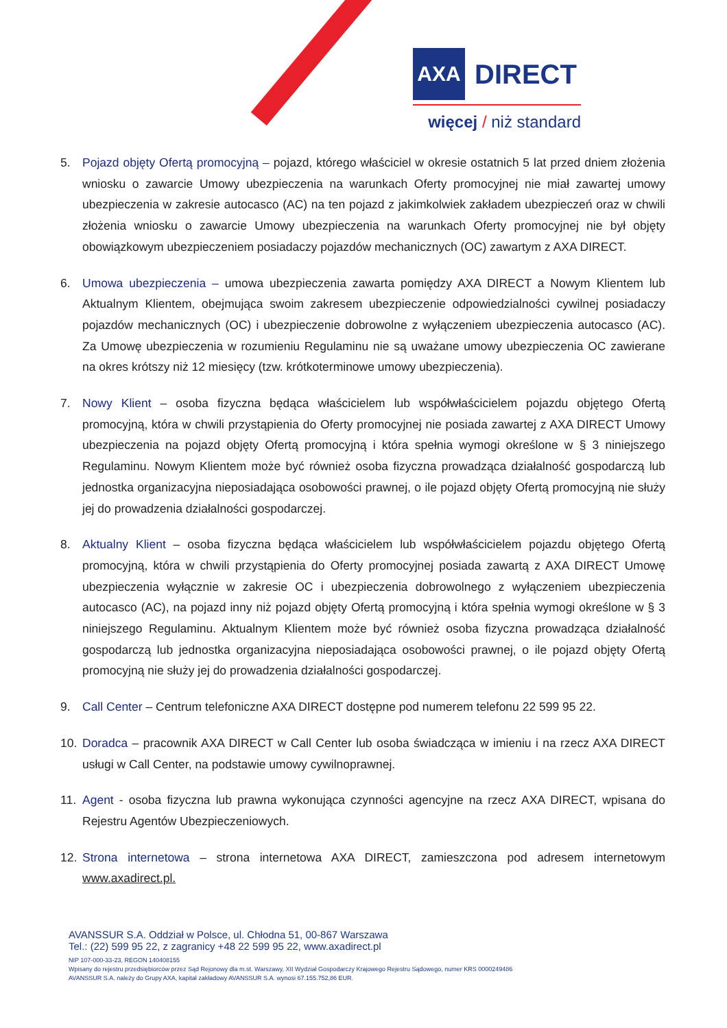AXA DIRECT
więcej / niż standard
5. Pojazd objęty Ofertą promocyjną – pojazd, którego właściciel w okresie ostatnich 5 lat przed dniem złożenia wniosku o zawarcie Umowy ubezpieczenia na warunkach Oferty promocyjnej nie miał zawartej umowy ubezpieczenia w zakresie autocasco (AC) na ten pojazd z jakimkolwiek zakładem ubezpieczeń oraz w chwili złożenia wniosku o zawarcie Umowy ubezpieczenia na warunkach Oferty promocyjnej nie był objęty obowiązkowym ubezpieczeniem posiadaczy pojazdów mechanicznych (OC) zawartym z AXA DIRECT.
6. Umowa ubezpieczenia – umowa ubezpieczenia zawarta pomiędzy AXA DIRECT a Nowym Klientem lub Aktualnym Klientem, obejmująca swoim zakresem ubezpieczenie odpowiedzialności cywilnej posiadaczy pojazdów mechanicznych (OC) i ubezpieczenie dobrowolne z wyłączeniem ubezpieczenia autocasco (AC). Za Umowę ubezpieczenia w rozumieniu Regulaminu nie są uważane umowy ubezpieczenia OC zawierane na okres krótszy niż 12 miesięcy (tzw. krótkoterminowe umowy ubezpieczenia).
7. Nowy Klient – osoba fizyczna będąca właścicielem lub współwłaścicielem pojazdu objętego Ofertą promocyjną, która w chwili przystąpienia do Oferty promocyjnej nie posiada zawartej z AXA DIRECT Umowy ubezpieczenia na pojazd objęty Ofertą promocyjną i która spełnia wymogi określone w § 3 niniejszego Regulaminu. Nowym Klientem może być również osoba fizyczna prowadząca działalność gospodarczą lub jednostka organizacyjna nieposiadająca osobowości prawnej, o ile pojazd objęty Ofertą promocyjną nie służy jej do prowadzenia działalności gospodarczej.
8. Aktualny Klient – osoba fizyczna będąca właścicielem lub współwłaścicielem pojazdu objętego Ofertą promocyjną, która w chwili przystąpienia do Oferty promocyjnej posiada zawartą z AXA DIRECT Umowę ubezpieczenia wyłącznie w zakresie OC i ubezpieczenia dobrowolnego z wyłączeniem ubezpieczenia autocasco (AC), na pojazd inny niż pojazd objęty Ofertą promocyjną i która spełnia wymogi określone w § 3 niniejszego Regulaminu. Aktualnym Klientem może być również osoba fizyczna prowadząca działalność gospodarczą lub jednostka organizacyjna nieposiadająca osobowości prawnej, o ile pojazd objęty Ofertą promocyjną nie służy jej do prowadzenia działalności gospodarczej.
9. Call Center – Centrum telefoniczne AXA DIRECT dostępne pod numerem telefonu 22 599 95 22.
10. Doradca – pracownik AXA DIRECT w Call Center lub osoba świadcząca w imieniu i na rzecz AXA DIRECT usługi w Call Center, na podstawie umowy cywilnoprawnej.
11. Agent - osoba fizyczna lub prawna wykonująca czynności agencyjne na rzecz AXA DIRECT, wpisana do Rejestru Agentów Ubezpieczeniowych.
12. Strona internetowa – strona internetowa AXA DIRECT, zamieszczona pod adresem internetowym www.axadirect.pl.
AVANSSUR S.A. Oddział w Polsce, ul. Chłodna 51, 00-867 Warszawa
Tel.: (22) 599 95 22, z zagranicy +48 22 599 95 22, www.axadirect.pl
NIP 107-000-33-23, REGON 140408155
Wpisany do rejestru przedsiębiorców przez Sąd Rejonowy dla m.st. Warszawy, XII Wydział Gospodarczy Krajowego Rejestru Sądowego, numer KRS 0000249486
AVANSSUR S.A. należy do Grupy AXA, kapitał zakładowy AVANSSUR S.A. wynosi 67.155.752,86 EUR.